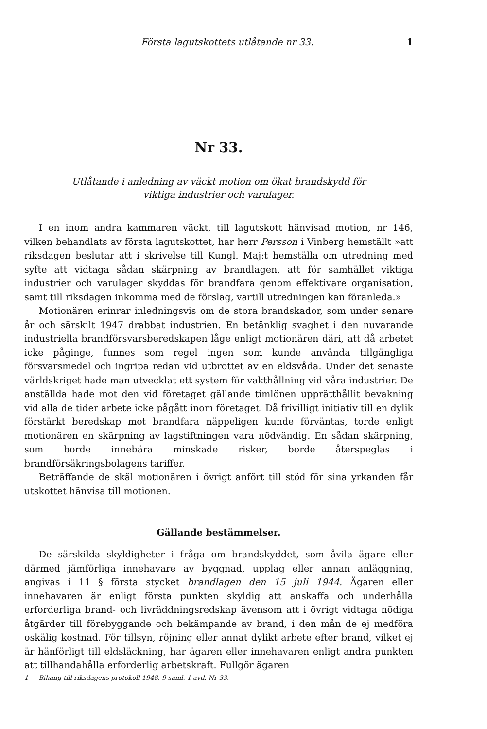Första lagutskottets utlåtande nr 33. 1
Nr 33.
Utlåtande i anledning av väckt motion om ökat brandskydd för
viktiga industrier och varulager.
I en inom andra kammaren väckt, till lagutskott hänvisad motion, nr 146, vilken behandlats av första lagutskottet, har herr Persson i Vinberg hemställt »att riksdagen beslutar att i skrivelse till Kungl. Maj:t hemställa om utredning med syfte att vidtaga sådan skärpning av brandlagen, att för samhället viktiga industrier och varulager skyddas för brandfara genom effektivare organisation, samt till riksdagen inkomma med de förslag, vartill utredningen kan föranleda.»
Motionären erinrar inledningsvis om de stora brandskador, som under senare år och särskilt 1947 drabbat industrien. En betänklig svaghet i den nuvarande industriella brandförsvarsberedskapen låge enligt motionären däri, att då arbetet icke påginge, funnes som regel ingen som kunde använda tillgängliga försvarsmedel och ingripa redan vid utbrottet av en eldsvåda. Under det senaste världskriget hade man utvecklat ett system för vakthållning vid våra industrier. De anställda hade mot den vid företaget gällande timlönen upprätthållit bevakning vid alla de tider arbete icke pågått inom företaget. Då frivilligt initiativ till en dylik förstärkt beredskap mot brandfara näppeligen kunde förväntas, torde enligt motionären en skärpning av lagstiftningen vara nödvändig. En sådan skärpning, som borde innebära minskade risker, borde återspeglas i brandförsäkringsbolagens tariffer.
Beträffande de skäl motionären i övrigt anfört till stöd för sina yrkanden får utskottet hänvisa till motionen.
Gällande bestämmelser.
De särskilda skyldigheter i fråga om brandskyddet, som åvila ägare eller därmed jämförliga innehavare av byggnad, upplag eller annan anläggning, angivas i 11 § första stycket brandlagen den 15 juli 1944. Ägaren eller innehavaren är enligt första punkten skyldig att anskaffa och underhålla erforderliga brand- och livräddningsredskap ävensom att i övrigt vidtaga nödiga åtgärder till förebyggande och bekämpande av brand, i den mån de ej medföra oskälig kostnad. För tillsyn, röjning eller annat dylikt arbete efter brand, vilket ej är hänförligt till eldsläckning, har ägaren eller innehavaren enligt andra punkten att tillhandahålla erforderlig arbetskraft. Fullgör ägaren
1 — Bihang till riksdagens protokoll 1948. 9 saml. 1 avd. Nr 33.